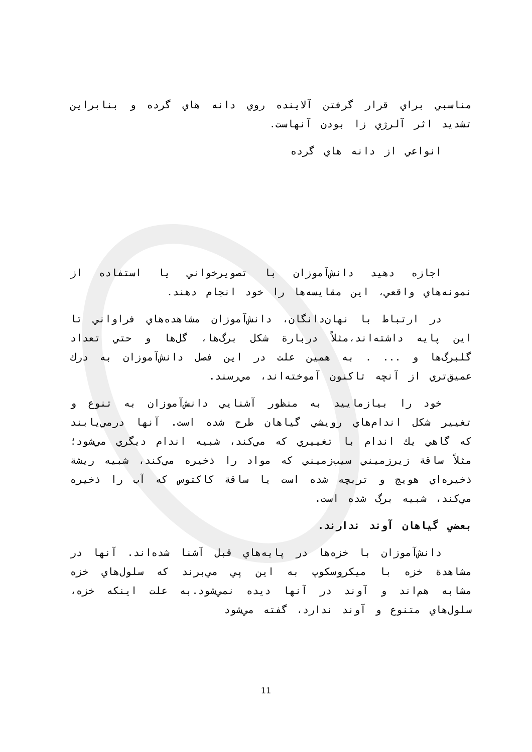مناسبي براي قرار گرفتن آلاينده روي دانه هاي گرده و بنابراين تشديد اثر آلرژي زا بودن آنهاست.
انواعي از دانه هاي گرده
اجازه دهيد دانش‌آموزان با تصويرخواني يا استفاده از نمونه‌هاي واقعي، اين مقايسه‌ها را خود انجام دهند.
در ارتباط با نهان‌دانگان، دانش‌آموزان مشاهده‌هاي فراواني تا اين پايه داشته‌اند،مثلاً دربارة شكل برگ‌ها، گل‌ها و حتي تعداد گلبرگ‌ها و ... . به همين علت در اين فصل دانش‌آموزان به درك عميق‌تري از آنچه تاكنون آموخته‌اند، مي‌رسند.
خود را بيازماييد به منظور آشنايي دانش‌آموزان به تنوع و تغيير شكل اندام‌هاي رويشي گياهان طرح شده است. آنها درمي‌يابند كه گاهي يك اندام با تغييري كه مي‌كند، شبيه اندام ديگري مي‌شود؛ مثلاً ساقة زيرزميني سيب‌زميني كه مواد را ذخيره مي‌كند، شبيه ريشة ذخيره‌اي هويج و تربچه شده است يا ساقة كاكتوس كه آب را ذخيره مي‌كند، شبيه برگ شده است.
بعضي گياهان آوند ندارند.
دانش‌آموزان با خزه‌ها در پايه‌هاي قبل آشنا شده‌اند. آنها در مشاهدة خزه با ميكروسكوپ به اين پي مي‌برند كه سلول‌هاي خزه مشابه هم‌اند و آوند در آنها ديده نمي‌شود.به علت اينكه خزه، سلول‌هاي متنوع و آوند ندارد، گفته مي‌شود
11